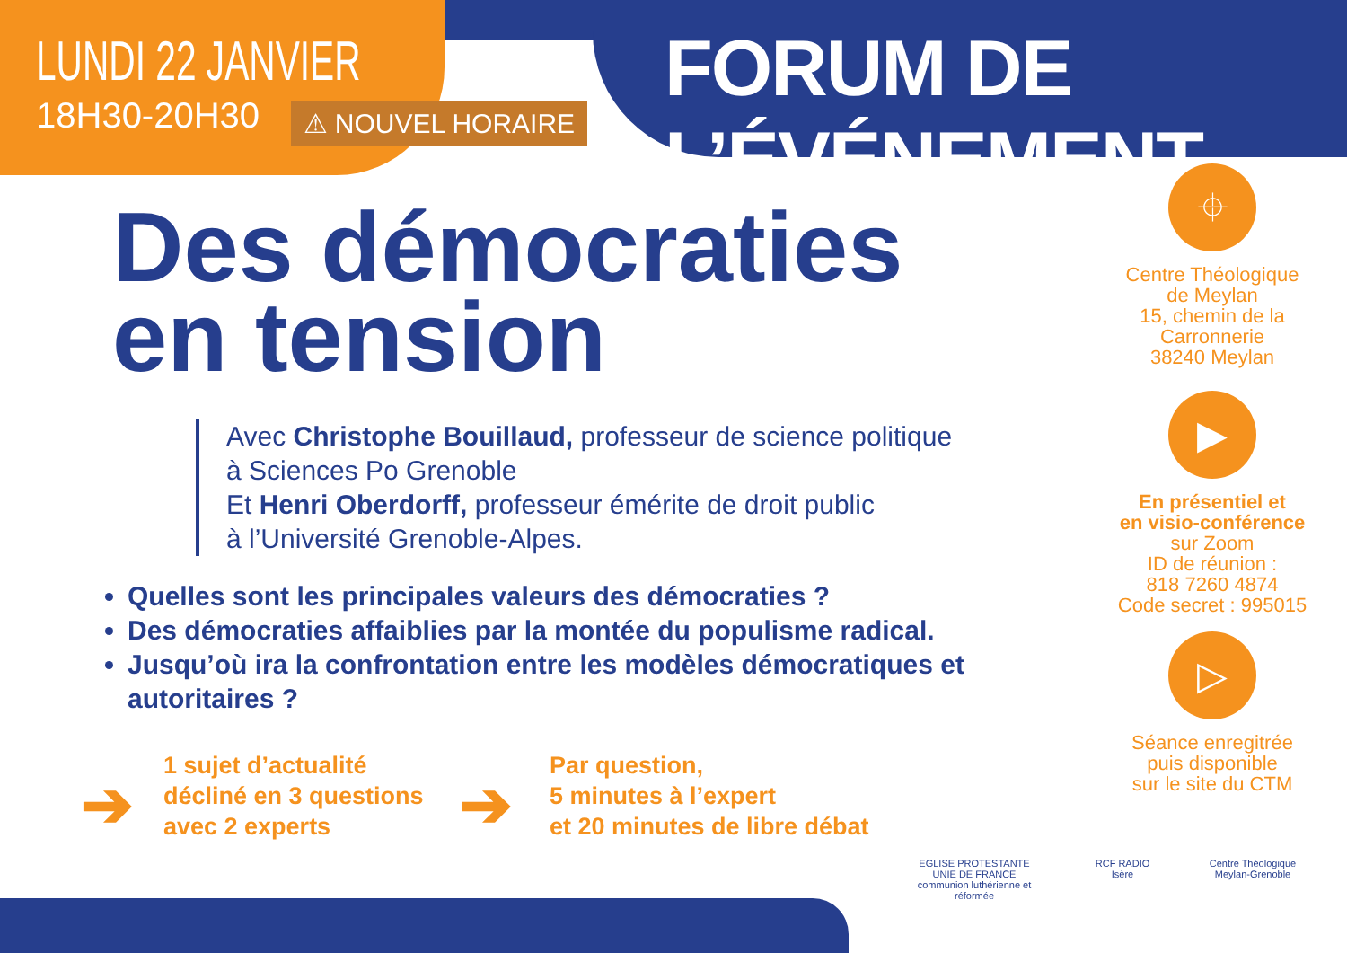LUNDI 22 JANVIER
18H30-20H30
⚠ NOUVEL HORAIRE
FORUM DE L’ÉVÉNEMENT
Des démocraties
en tension
Avec Christophe Bouillaud, professeur de science politique
à Sciences Po Grenoble
Et Henri Oberdorff, professeur émérite de droit public
à l’Université Grenoble-Alpes.
Quelles sont les principales valeurs des démocraties ?
Des démocraties affaiblies par la montée du populisme radical.
Jusqu’où ira la confrontation entre les modèles démocratiques et autoritaires ?
➔
1 sujet d’actualité
décliné en 3 questions
avec 2 experts
➔
Par question,
5 minutes à l’expert
et 20 minutes de libre débat
⌖
Centre Théologique
de Meylan
15, chemin de la
Carronnerie
38240 Meylan
▶
En présentiel et
en visio-conférence
sur Zoom
ID de réunion :
818 7260 4874
Code secret : 995015
▷
Séance enregitrée
puis disponible
sur le site du CTM
EGLISE PROTESTANTE UNIE DE FRANCE
communion luthérienne et réformée
RCF RADIO
Isère
Centre Théologique
Meylan-Grenoble